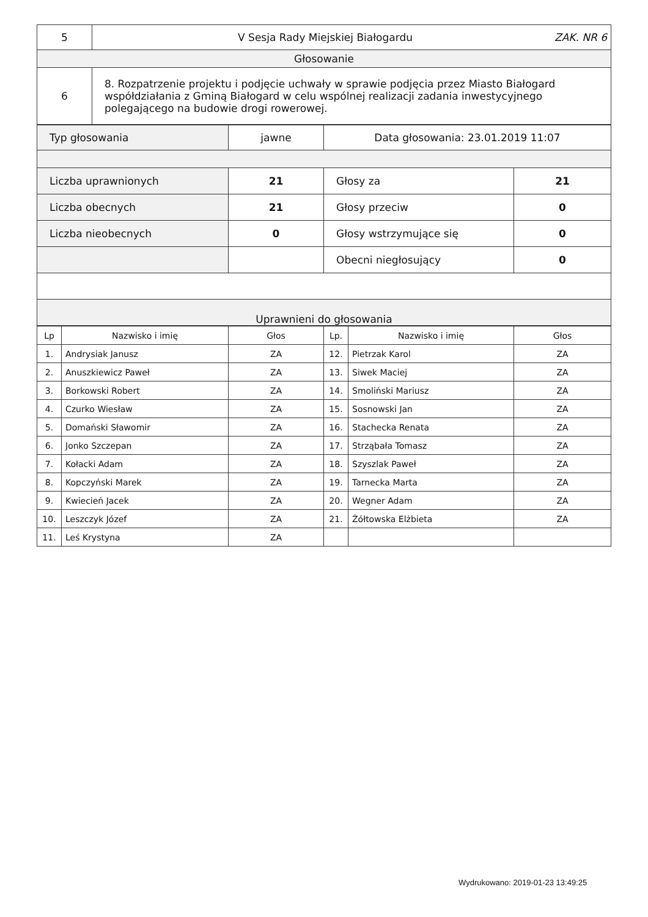| 5 | V Sesja Rady Miejskiej Białogardu ZAK. NR 6 |
| Głosowanie | |
| 6 | 8. Rozpatrzenie projektu i podjęcie uchwały w sprawie podjęcia przez Miasto Białogard współdziałania z Gminą Białogard w celu wspólnej realizacji zadania inwestycyjnego polegającego na budowie drogi rowerowej. |
| Typ głosowania | jawne | Data głosowania: 23.01.2019 11:07 | |
| Liczba uprawnionych | 21 | Głosy za | 21 |
| Liczba obecnych | 21 | Głosy przeciw | 0 |
| Liczba nieobecnych | 0 | Głosy wstrzymujące się | 0 |
| | | Obecni niegłosujący | 0 |
| Uprawnieni do głosowania | | | |
| Lp | Nazwisko i imię | Głos | Lp. | Nazwisko i imię | Głos |
| --- | --- | --- | --- | --- | --- |
| 1. | Andrysiak Janusz | ZA | 12. | Pietrzak Karol | ZA |
| 2. | Anuszkiewicz Paweł | ZA | 13. | Siwek Maciej | ZA |
| 3. | Borkowski Robert | ZA | 14. | Smoliński Mariusz | ZA |
| 4. | Czurko Wiesław | ZA | 15. | Sosnowski Jan | ZA |
| 5. | Domański Sławomir | ZA | 16. | Stachecka Renata | ZA |
| 6. | Jonko Szczepan | ZA | 17. | Strząbała Tomasz | ZA |
| 7. | Kołacki Adam | ZA | 18. | Szyszlak Paweł | ZA |
| 8. | Kopczyński Marek | ZA | 19. | Tarnecka Marta | ZA |
| 9. | Kwiecień Jacek | ZA | 20. | Wegner Adam | ZA |
| 10. | Leszczyk Józef | ZA | 21. | Żółtowska Elżbieta | ZA |
| 11. | Leś Krystyna | ZA | | | |
Wydrukowano: 2019-01-23 13:49:25